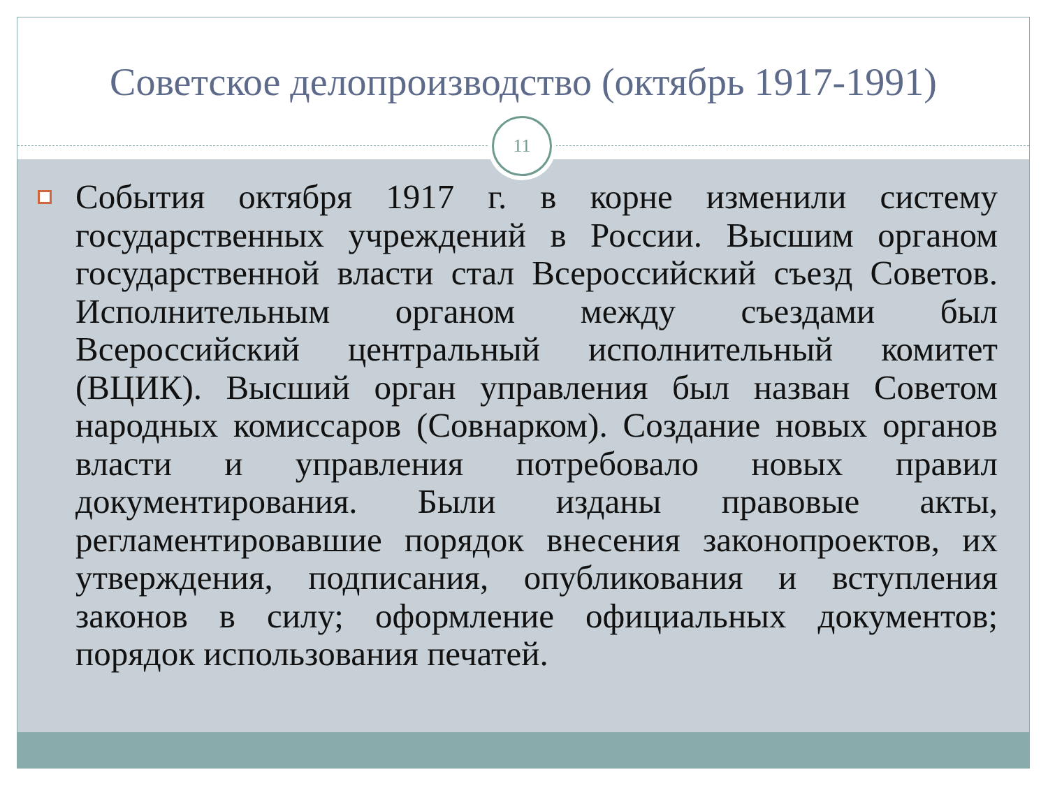Советское делопроизводство (октябрь 1917-1991)
11
События октября 1917 г. в корне изменили систему государственных учреждений в России. Высшим органом государственной власти стал Всероссийский съезд Советов. Исполнительным органом между съездами был Всероссийский центральный исполнительный комитет (ВЦИК). Высший орган управления был назван Советом народных комиссаров (Совнарком). Создание новых органов власти и управления потребовало новых правил документирования. Были изданы правовые акты, регламентировавшие порядок внесения законопроектов, их утверждения, подписания, опубликования и вступления законов в силу; оформление официальных документов; порядок использования печатей.